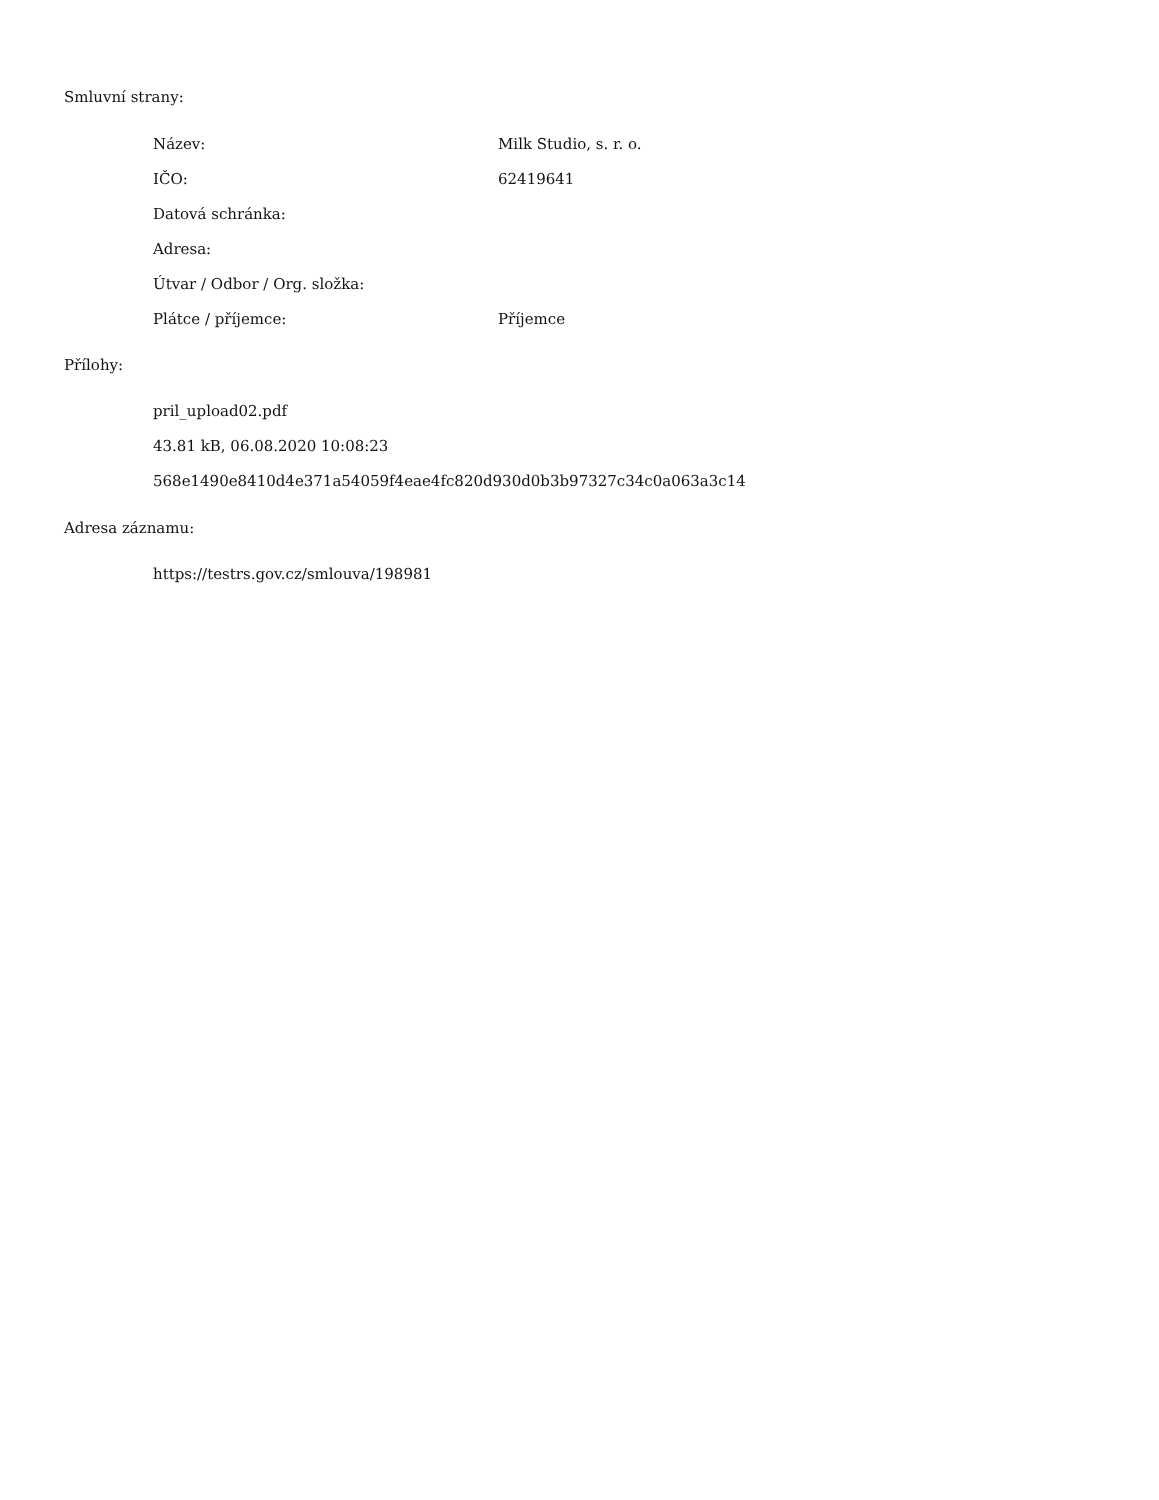Smluvní strany:
| Název: | Milk Studio, s. r. o. |
| IČO: | 62419641 |
| Datová schránka: | |
| Adresa: | |
| Útvar / Odbor / Org. složka: | |
| Plátce / příjemce: | Příjemce |
Přílohy:
pril_upload02.pdf
43.81 kB, 06.08.2020 10:08:23
568e1490e8410d4e371a54059f4eae4fc820d930d0b3b97327c34c0a063a3c14
Adresa záznamu:
https://testrs.gov.cz/smlouva/198981